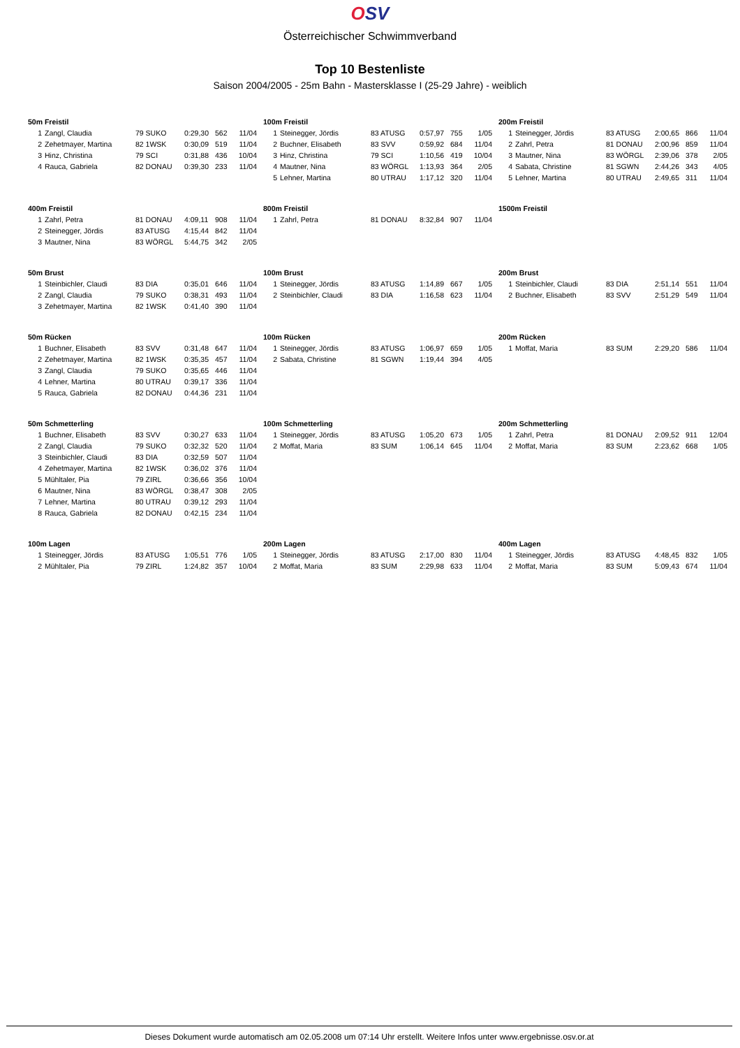OSV
Österreichischer Schwimmverband
Top 10 Bestenliste
Saison 2004/2005 - 25m Bahn - Mastersklasse I (25-29 Jahre) - weiblich
50m Freistil
| 1 | Zangl, Claudia | 79 SUKO | 0:29,30 | 562 | 11/04 |
| 2 | Zehetmayer, Martina | 82 1WSK | 0:30,09 | 519 | 11/04 |
| 3 | Hinz, Christina | 79 SCI | 0:31,88 | 436 | 10/04 |
| 4 | Rauca, Gabriela | 82 DONAU | 0:39,30 | 233 | 11/04 |
100m Freistil
| 1 | Steinegger, Jördis | 83 ATUSG | 0:57,97 | 755 | 1/05 |
| 2 | Buchner, Elisabeth | 83 SVV | 0:59,92 | 684 | 11/04 |
| 3 | Hinz, Christina | 79 SCI | 1:10,56 | 419 | 10/04 |
| 4 | Mautner, Nina | 83 WÖRGL | 1:13,93 | 364 | 2/05 |
| 5 | Lehner, Martina | 80 UTRAU | 1:17,12 | 320 | 11/04 |
200m Freistil
| 1 | Steinegger, Jördis | 83 ATUSG | 2:00,65 | 866 | 11/04 |
| 2 | Zahrl, Petra | 81 DONAU | 2:00,96 | 859 | 11/04 |
| 3 | Mautner, Nina | 83 WÖRGL | 2:39,06 | 378 | 2/05 |
| 4 | Sabata, Christine | 81 SGWN | 2:44,26 | 343 | 4/05 |
| 5 | Lehner, Martina | 80 UTRAU | 2:49,65 | 311 | 11/04 |
400m Freistil
| 1 | Zahrl, Petra | 81 DONAU | 4:09,11 | 908 | 11/04 |
| 2 | Steinegger, Jördis | 83 ATUSG | 4:15,44 | 842 | 11/04 |
| 3 | Mautner, Nina | 83 WÖRGL | 5:44,75 | 342 | 2/05 |
800m Freistil
| 1 | Zahrl, Petra | 81 DONAU | 8:32,84 | 907 | 11/04 |
1500m Freistil
50m Brust
| 1 | Steinbichler, Claudi | 83 DIA | 0:35,01 | 646 | 11/04 |
| 2 | Zangl, Claudia | 79 SUKO | 0:38,31 | 493 | 11/04 |
| 3 | Zehetmayer, Martina | 82 1WSK | 0:41,40 | 390 | 11/04 |
100m Brust
| 1 | Steinegger, Jördis | 83 ATUSG | 1:14,89 | 667 | 1/05 |
| 2 | Steinbichler, Claudi | 83 DIA | 1:16,58 | 623 | 11/04 |
200m Brust
| 1 | Steinbichler, Claudi | 83 DIA | 2:51,14 | 551 | 11/04 |
| 2 | Buchner, Elisabeth | 83 SVV | 2:51,29 | 549 | 11/04 |
50m Rücken
| 1 | Buchner, Elisabeth | 83 SVV | 0:31,48 | 647 | 11/04 |
| 2 | Zehetmayer, Martina | 82 1WSK | 0:35,35 | 457 | 11/04 |
| 3 | Zangl, Claudia | 79 SUKO | 0:35,65 | 446 | 11/04 |
| 4 | Lehner, Martina | 80 UTRAU | 0:39,17 | 336 | 11/04 |
| 5 | Rauca, Gabriela | 82 DONAU | 0:44,36 | 231 | 11/04 |
100m Rücken
| 1 | Steinegger, Jördis | 83 ATUSG | 1:06,97 | 659 | 1/05 |
| 2 | Sabata, Christine | 81 SGWN | 1:19,44 | 394 | 4/05 |
200m Rücken
| 1 | Moffat, Maria | 83 SUM | 2:29,20 | 586 | 11/04 |
50m Schmetterling
| 1 | Buchner, Elisabeth | 83 SVV | 0:30,27 | 633 | 11/04 |
| 2 | Zangl, Claudia | 79 SUKO | 0:32,32 | 520 | 11/04 |
| 3 | Steinbichler, Claudi | 83 DIA | 0:32,59 | 507 | 11/04 |
| 4 | Zehetmayer, Martina | 82 1WSK | 0:36,02 | 376 | 11/04 |
| 5 | Mühltaler, Pia | 79 ZIRL | 0:36,66 | 356 | 10/04 |
| 6 | Mautner, Nina | 83 WÖRGL | 0:38,47 | 308 | 2/05 |
| 7 | Lehner, Martina | 80 UTRAU | 0:39,12 | 293 | 11/04 |
| 8 | Rauca, Gabriela | 82 DONAU | 0:42,15 | 234 | 11/04 |
100m Schmetterling
| 1 | Steinegger, Jördis | 83 ATUSG | 1:05,20 | 673 | 1/05 |
| 2 | Moffat, Maria | 83 SUM | 1:06,14 | 645 | 11/04 |
200m Schmetterling
| 1 | Zahrl, Petra | 81 DONAU | 2:09,52 | 911 | 12/04 |
| 2 | Moffat, Maria | 83 SUM | 2:23,62 | 668 | 1/05 |
100m Lagen
| 1 | Steinegger, Jördis | 83 ATUSG | 1:05,51 | 776 | 1/05 |
| 2 | Mühltaler, Pia | 79 ZIRL | 1:24,82 | 357 | 10/04 |
200m Lagen
| 1 | Steinegger, Jördis | 83 ATUSG | 2:17,00 | 830 | 11/04 |
| 2 | Moffat, Maria | 83 SUM | 2:29,98 | 633 | 11/04 |
400m Lagen
| 1 | Steinegger, Jördis | 83 ATUSG | 4:48,45 | 832 | 1/05 |
| 2 | Moffat, Maria | 83 SUM | 5:09,43 | 674 | 11/04 |
Dieses Dokument wurde automatisch am 02.05.2008 um 07:14 Uhr erstellt. Weitere Infos unter www.ergebnisse.osv.or.at